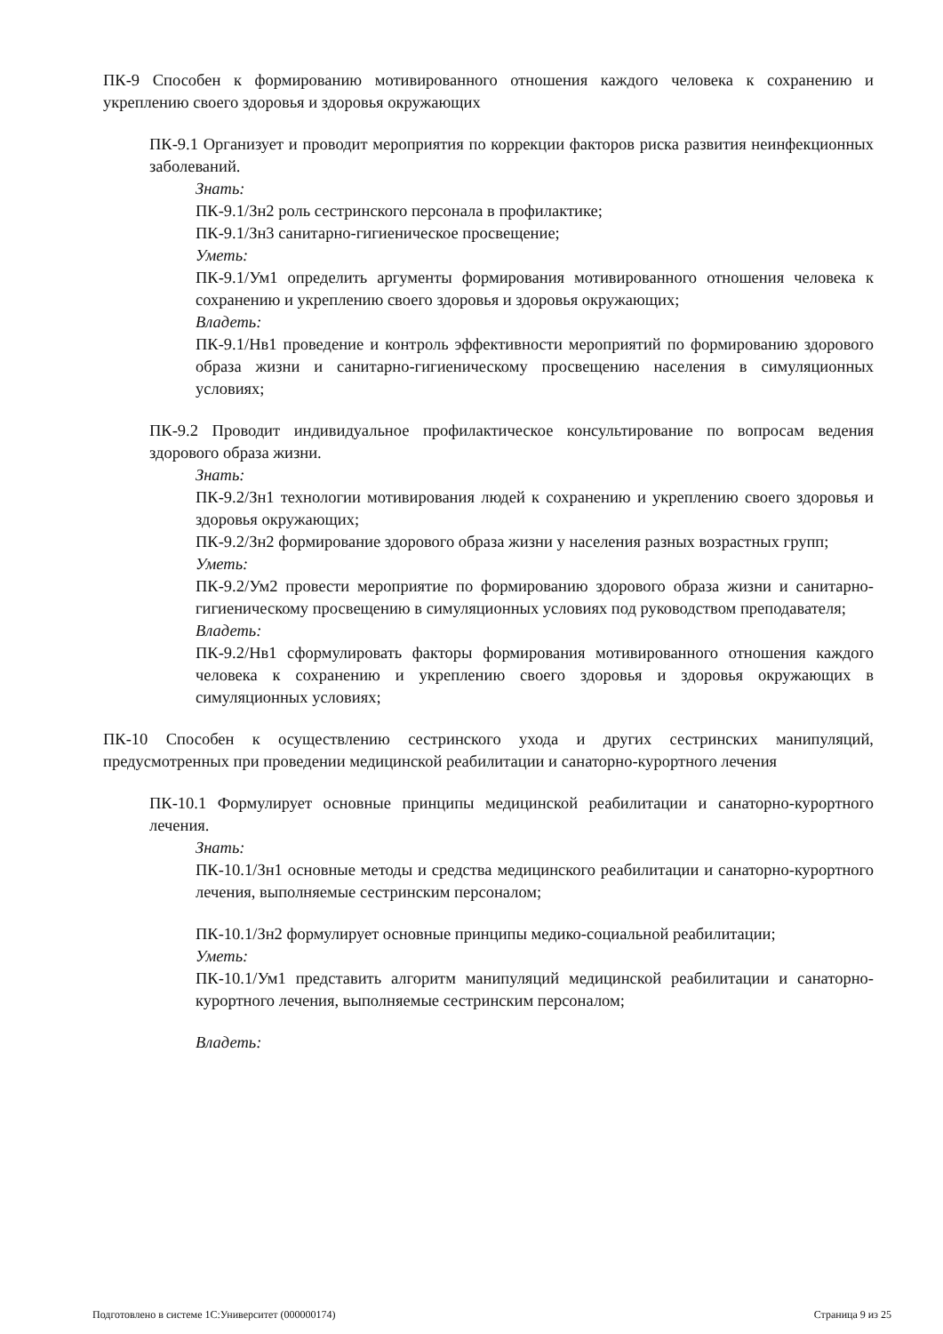ПК-9 Способен к формированию мотивированного отношения каждого человека к сохранению и укреплению своего здоровья и здоровья окружающих
ПК-9.1 Организует и проводит мероприятия по коррекции факторов риска развития неинфекционных заболеваний.
Знать:
ПК-9.1/Зн2 роль сестринского персонала в профилактике;
ПК-9.1/Зн3 санитарно-гигиеническое просвещение;
Уметь:
ПК-9.1/Ум1 определить аргументы формирования мотивированного отношения человека к сохранению и укреплению своего здоровья и здоровья окружающих;
Владеть:
ПК-9.1/Нв1 проведение и контроль эффективности мероприятий по формированию здорового образа жизни и санитарно-гигиеническому просвещению населения в симуляционных условиях;
ПК-9.2 Проводит индивидуальное профилактическое консультирование по вопросам ведения здорового образа жизни.
Знать:
ПК-9.2/Зн1 технологии мотивирования людей к сохранению и укреплению своего здоровья и здоровья окружающих;
ПК-9.2/Зн2 формирование здорового образа жизни у населения разных возрастных групп;
Уметь:
ПК-9.2/Ум2 провести мероприятие по формированию здорового образа жизни и санитарно-гигиеническому просвещению в симуляционных условиях под руководством преподавателя;
Владеть:
ПК-9.2/Нв1 сформулировать факторы формирования мотивированного отношения каждого человека к сохранению и укреплению своего здоровья и здоровья окружающих в симуляционных условиях;
ПК-10 Способен к осуществлению сестринского ухода и других сестринских манипуляций, предусмотренных при проведении медицинской реабилитации и санаторно-курортного лечения
ПК-10.1 Формулирует основные принципы медицинской реабилитации и санаторно-курортного лечения.
Знать:
ПК-10.1/Зн1 основные методы и средства медицинского реабилитации и санаторно-курортного лечения, выполняемые сестринским персоналом;
ПК-10.1/Зн2 формулирует основные принципы медико-социальной реабилитации;
Уметь:
ПК-10.1/Ум1 представить алгоритм манипуляций медицинской реабилитации и санаторно-курортного лечения, выполняемые сестринским персоналом;
Владеть:
Подготовлено в системе 1С:Университет (000000174) Страница 9 из 25